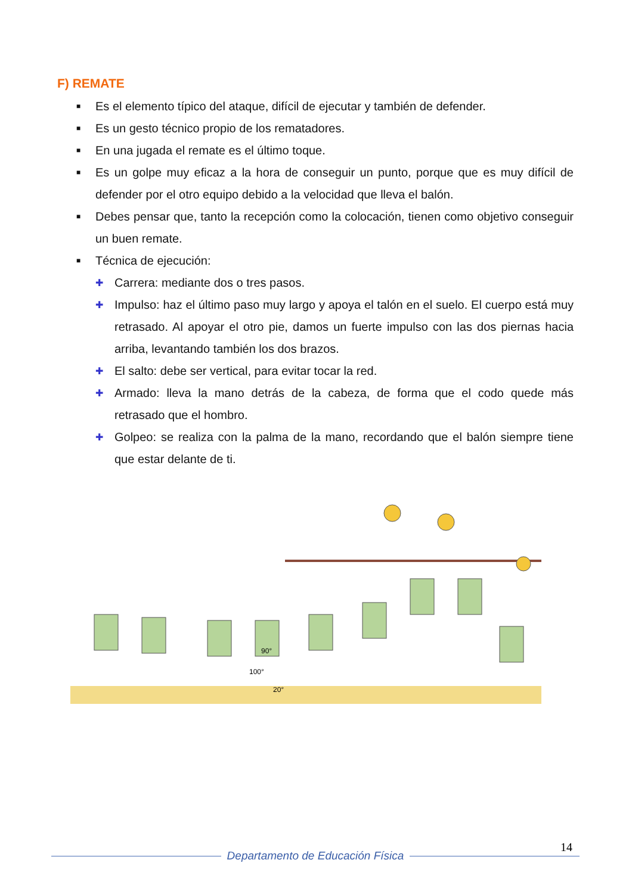F) REMATE
■ Es el elemento típico del ataque, difícil de ejecutar y también de defender.
■ Es un gesto técnico propio de los rematadores.
■ En una jugada el remate es el último toque.
■ Es un golpe muy eficaz a la hora de conseguir un punto, porque que es muy difícil de defender por el otro equipo debido a la velocidad que lleva el balón.
■ Debes pensar que, tanto la recepción como la colocación, tienen como objetivo conseguir un buen remate.
■ Técnica de ejecución:
✚ Carrera: mediante dos o tres pasos.
✚ Impulso: haz el último paso muy largo y apoya el talón en el suelo. El cuerpo está muy retrasado. Al apoyar el otro pie, damos un fuerte impulso con las dos piernas hacia arriba, levantando también los dos brazos.
✚ El salto: debe ser vertical, para evitar tocar la red.
✚ Armado: lleva la mano detrás de la cabeza, de forma que el codo quede más retrasado que el hombro.
✚ Golpeo: se realiza con la palma de la mano, recordando que el balón siempre tiene que estar delante de ti.
90°
100°
20°
14
Departamento de Educación Física